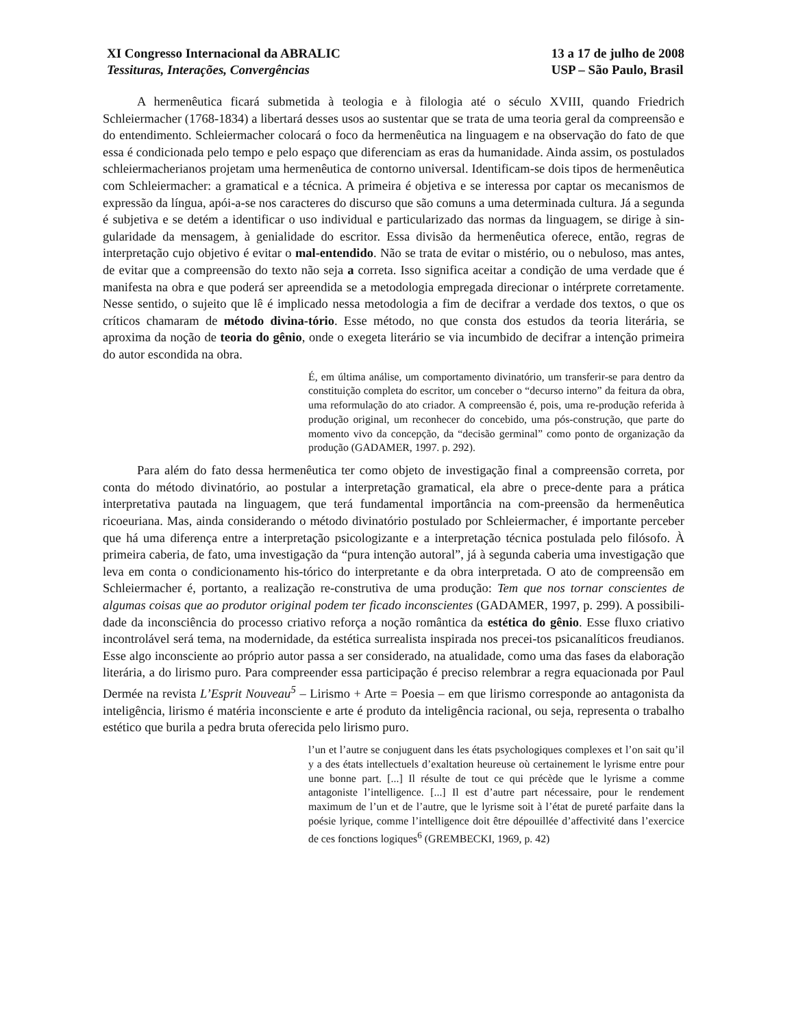XI Congresso Internacional da ABRALIC
Tessituras, Interações, Convergências
13 a 17 de julho de 2008
USP – São Paulo, Brasil
A hermenêutica ficará submetida à teologia e à filologia até o século XVIII, quando Friedrich Schleiermacher (1768-1834) a libertará desses usos ao sustentar que se trata de uma teoria geral da compreensão e do entendimento. Schleiermacher colocará o foco da hermenêutica na linguagem e na observação do fato de que essa é condicionada pelo tempo e pelo espaço que diferenciam as eras da humanidade. Ainda assim, os postulados schleiermacherianos projetam uma hermenêutica de contorno universal. Identificam-se dois tipos de hermenêutica com Schleiermacher: a gramatical e a técnica. A primeira é objetiva e se interessa por captar os mecanismos de expressão da língua, apói-a-se nos caracteres do discurso que são comuns a uma determinada cultura. Já a segunda é subjetiva e se detém a identificar o uso individual e particularizado das normas da linguagem, se dirige à sin-gularidade da mensagem, à genialidade do escritor. Essa divisão da hermenêutica oferece, então, regras de interpretação cujo objetivo é evitar o mal-entendido. Não se trata de evitar o mistério, ou o nebuloso, mas antes, de evitar que a compreensão do texto não seja a correta. Isso significa aceitar a condição de uma verdade que é manifesta na obra e que poderá ser apreendida se a metodologia empregada direcionar o intérprete corretamente. Nesse sentido, o sujeito que lê é implicado nessa metodologia a fim de decifrar a verdade dos textos, o que os críticos chamaram de método divina-tório. Esse método, no que consta dos estudos da teoria literária, se aproxima da noção de teoria do gênio, onde o exegeta literário se via incumbido de decifrar a intenção primeira do autor escondida na obra.
É, em última análise, um comportamento divinatório, um transferir-se para dentro da constituição completa do escritor, um conceber o “decurso interno” da feitura da obra, uma reformulação do ato criador. A compreensão é, pois, uma re-produção referida à produção original, um reconhecer do concebido, uma pós-construção, que parte do momento vivo da concepção, da “decisão germinal” como ponto de organização da produção (GADAMER, 1997. p. 292).
Para além do fato dessa hermenêutica ter como objeto de investigação final a compreensão correta, por conta do método divinatório, ao postular a interpretação gramatical, ela abre o prece-dente para a prática interpretativa pautada na linguagem, que terá fundamental importância na com-preensão da hermenêutica ricoeuriana. Mas, ainda considerando o método divinatório postulado por Schleiermacher, é importante perceber que há uma diferença entre a interpretação psicologizante e a interpretação técnica postulada pelo filósofo. À primeira caberia, de fato, uma investigação da “pura intenção autoral”, já à segunda caberia uma investigação que leva em conta o condicionamento his-tórico do interpretante e da obra interpretada. O ato de compreensão em Schleiermacher é, portanto, a realização re-construtiva de uma produção: Tem que nos tornar conscientes de algumas coisas que ao produtor original podem ter ficado inconscientes (GADAMER, 1997, p. 299). A possibili-dade da inconsciência do processo criativo reforça a noção romântica da estética do gênio. Esse fluxo criativo incontrolável será tema, na modernidade, da estética surrealista inspirada nos precei-tos psicanalíticos freudianos. Esse algo inconsciente ao próprio autor passa a ser considerado, na atualidade, como uma das fases da elaboração literária, a do lirismo puro. Para compreender essa participação é preciso relembrar a regra equacionada por Paul Dermée na revista L’Esprit Nouveau<sup>5</sup> – Lirismo + Arte = Poesia – em que lirismo corresponde ao antagonista da inteligência, lirismo é matéria inconsciente e arte é produto da inteligência racional, ou seja, representa o trabalho estético que burila a pedra bruta oferecida pelo lirismo puro.
l’un et l’autre se conjuguent dans les états psychologiques complexes et l’on sait qu’il y a des états intellectuels d’exaltation heureuse où certainement le lyrisme entre pour une bonne part. [...] Il résulte de tout ce qui précède que le lyrisme a comme antagoniste l’intelligence. [...] Il est d’autre part nécessaire, pour le rendement maximum de l’un et de l’autre, que le lyrisme soit à l’état de pureté parfaite dans la poésie lyrique, comme l’intelligence doit être dépouillée d’affectivité dans l’exercice de ces fonctions logiques<sup>6</sup> (GREMBECKI, 1969, p. 42)